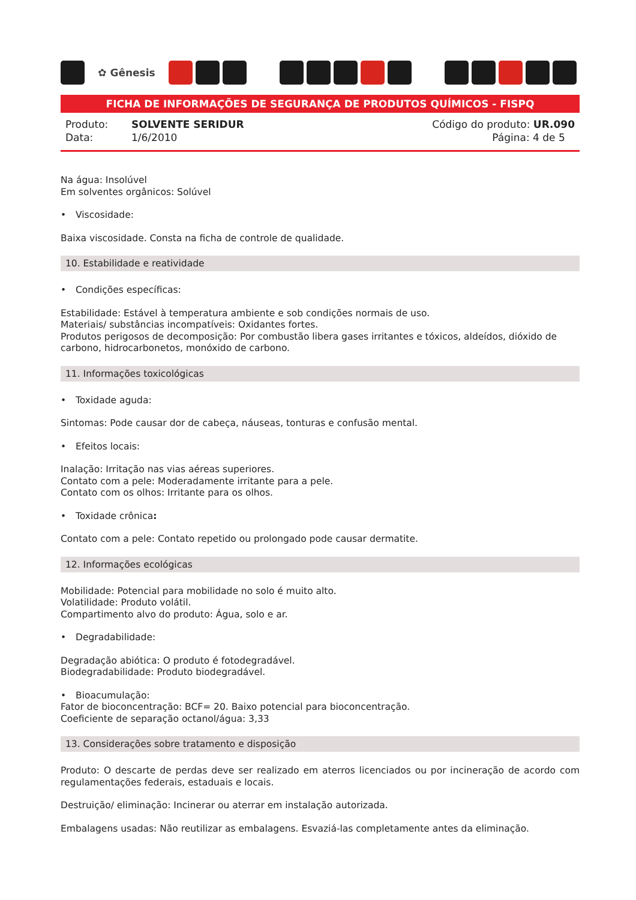✿ Gênesis
FICHA DE INFORMAÇÕES DE SEGURANÇA DE PRODUTOS QUÍMICOS - FISPQ
Produto: SOLVENTE SERIDUR
Data: 1/6/2010
Código do produto: UR.090
Página: 4 de 5
Na água: Insolúvel
Em solventes orgânicos: Solúvel
• Viscosidade:
Baixa viscosidade. Consta na ficha de controle de qualidade.
10. Estabilidade e reatividade
• Condições específicas:
Estabilidade: Estável à temperatura ambiente e sob condições normais de uso.
Materiais/ substâncias incompatíveis: Oxidantes fortes.
Produtos perigosos de decomposição: Por combustão libera gases irritantes e tóxicos, aldeídos, dióxido de carbono, hidrocarbonetos, monóxido de carbono.
11. Informações toxicológicas
• Toxidade aguda:
Sintomas: Pode causar dor de cabeça, náuseas, tonturas e confusão mental.
• Efeitos locais:
Inalação: Irritação nas vias aéreas superiores.
Contato com a pele: Moderadamente irritante para a pele.
Contato com os olhos: Irritante para os olhos.
• Toxidade crônica:
Contato com a pele: Contato repetido ou prolongado pode causar dermatite.
12. Informações ecológicas
Mobilidade: Potencial para mobilidade no solo é muito alto.
Volatilidade: Produto volátil.
Compartimento alvo do produto: Água, solo e ar.
• Degradabilidade:
Degradação abiótica: O produto é fotodegradável.
Biodegradabilidade: Produto biodegradável.
• Bioacumulação:
Fator de bioconcentração: BCF= 20. Baixo potencial para bioconcentração.
Coeficiente de separação octanol/água: 3,33
13. Considerações sobre tratamento e disposição
Produto: O descarte de perdas deve ser realizado em aterros licenciados ou por incineração de acordo com regulamentações federais, estaduais e locais.
Destruição/ eliminação: Incinerar ou aterrar em instalação autorizada.
Embalagens usadas: Não reutilizar as embalagens. Esvaziá-las completamente antes da eliminação.